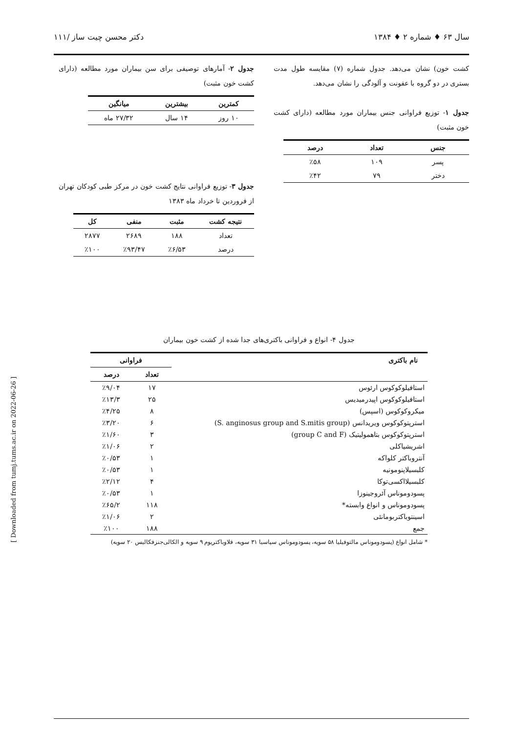سال ۶۳ ♦ شماره ۲ ♦ ۱۳۸۴ دکتر محسن چیت ساز /۱۱۱
کشت خون) نشان می‌دهد. جدول شماره (۷) مقایسه طول مدت بستری در دو گروه با عفونت و آلودگی را نشان می‌دهد.
جدول ۱- توزیع فراوانی جنس بیماران مورد مطالعه (دارای کشت خون مثبت)
| جنس | تعداد | درصد |
| --- | --- | --- |
| پسر | ۱۰۹ | ٪۵۸ |
| دختر | ۷۹ | ٪۴۲ |
جدول ۲- آمارهای توصیفی برای سن بیماران مورد مطالعه (دارای کشت خون مثبت)
| کمترین | بیشترین | میانگین |
| --- | --- | --- |
| ۱۰ روز | ۱۴ سال | ۲۷/۳۲ ماه |
جدول ۳- توزیع فراوانی نتایج کشت خون در مرکز طبی کودکان تهران از فروردین تا خرداد ماه ۱۳۸۳
| نتیجه کشت | مثبت | منفی | کل |
| --- | --- | --- | --- |
| تعداد | ۱۸۸ | ۲۶۸۹ | ۲۸۷۷ |
| درصد | ٪۶/۵۳ | ٪۹۳/۴۷ | ٪۱۰۰ |
جدول ۴- انواع و فراوانی باکتری‌های جدا شده از کشت خون بیماران
| نام باکتری | فراوانی | |
| --- | --- | --- |
| | تعداد | درصد |
| استافیلوکوکوس ارئوس | ۱۷ | ٪۹/۰۴ |
| استافیلوکوکوس اپیدرمیدیس | ۲۵ | ٪۱۳/۳ |
| میکروکوکوس (اسپس) | ۸ | ٪۴/۲۵ |
| استرپتوکوکوس ویریدانس (S. anginosus group and S.mitis group) | ۶ | ٪۳/۲۰ |
| استرپتوکوکوس بتاهمولیتیک (group C and F) | ۳ | ٪۱/۶۰ |
| اشریشیاکلی | ۲ | ٪۱/۰۶ |
| آنتروباکتر کلواکه | ۱ | ٪۰/۵۳ |
| کلبسیلاپنومونیه | ۱ | ٪۰/۵۳ |
| کلبسیلااکسی‌توکا | ۴ | ٪۲/۱۲ |
| پسودوموناس آئروجینوزا | ۱ | ٪۰/۵۳ |
| پسودوموناس و انواع وابسته* | ۱۱۸ | ٪۶۵/۲ |
| اسینتوباکتربومانئی | ۲ | ٪۱/۰۶ |
| جمع | ۱۸۸ | ٪۱۰۰ |
* شامل انواع (پسودوموناس مالتوفیلیا ۵۸ سویه، پسودوموناس سپاسیا ۳۱ سویه، فلاوباکتریوم ۹ سویه و الکالی‌جنزفکالیس ۲۰ سویه)
[ Downloaded from tumj.tums.ac.ir on 2022-06-26 ]